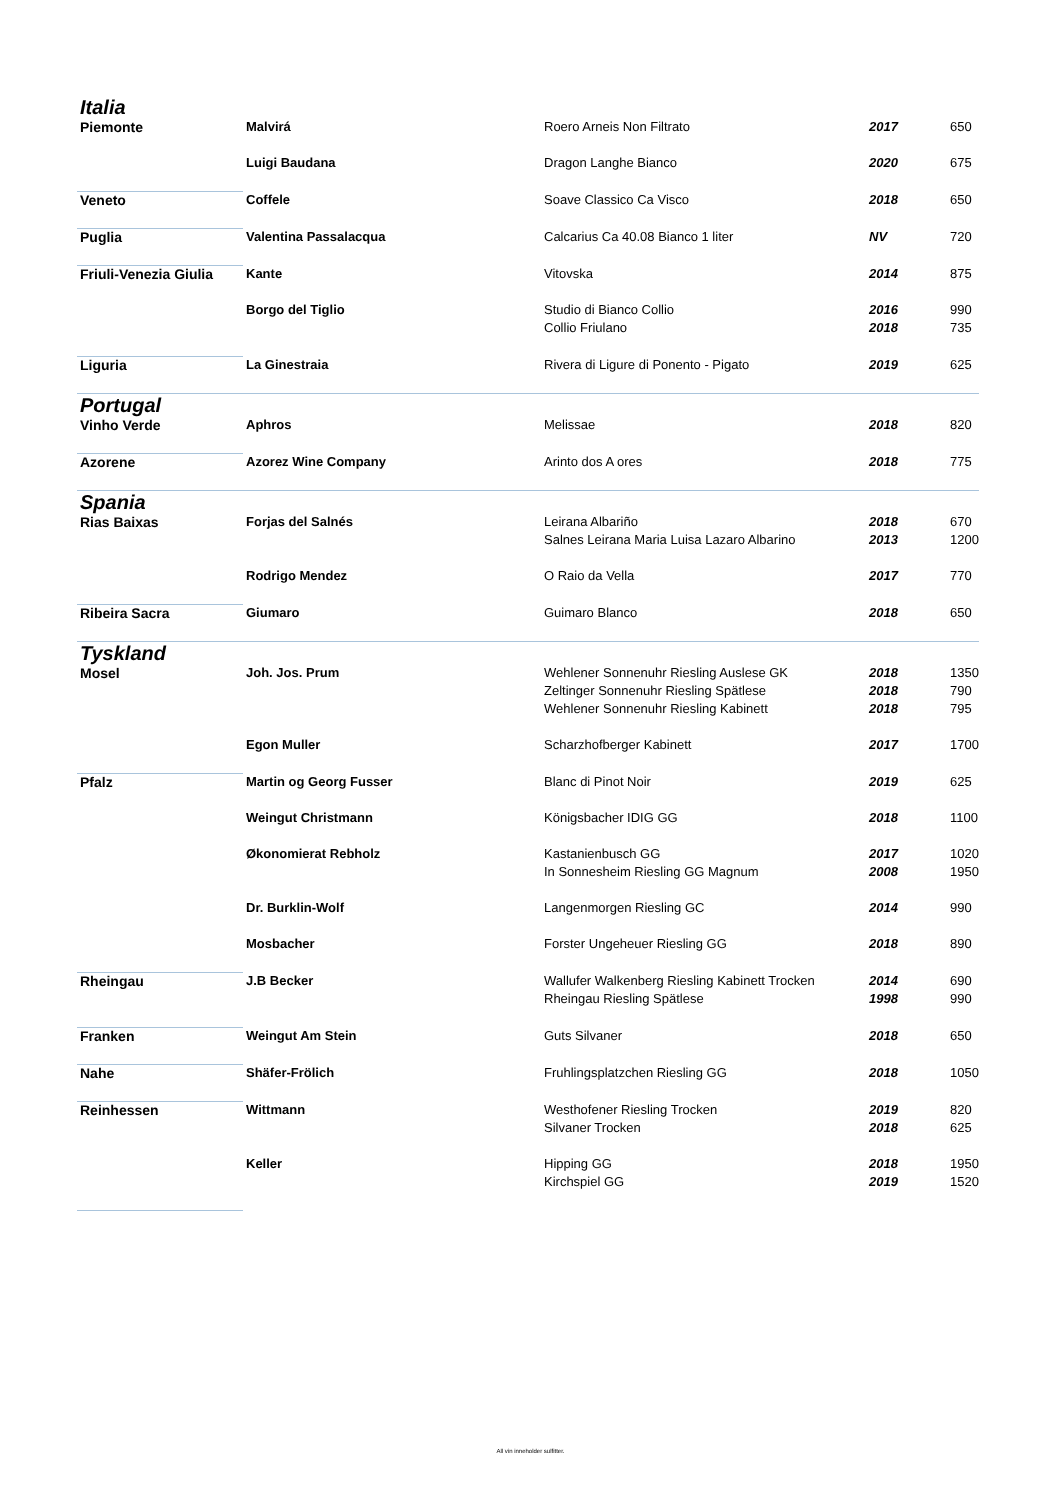| Italia | | | | |
| Piemonte | Malvirá | Roero Arneis Non Filtrato | 2017 | 650 |
| | Luigi Baudana | Dragon Langhe Bianco | 2020 | 675 |
| Veneto | Coffele | Soave Classico Ca Visco | 2018 | 650 |
| Puglia | Valentina Passalacqua | Calcarius Ca 40.08 Bianco 1 liter | NV | 720 |
| Friuli-Venezia Giulia | Kante | Vitovska | 2014 | 875 |
| | Borgo del Tiglio | Studio di Bianco Collio | 2016 | 990 |
| | | Collio Friulano | 2018 | 735 |
| Liguria | La Ginestraia | Rivera di Ligure di Ponento - Pigato | 2019 | 625 |
| Portugal | | | | |
| Vinho Verde | Aphros | Melissae | 2018 | 820 |
| Azorene | Azorez Wine Company | Arinto dos A ores | 2018 | 775 |
| Spania | | | | |
| Rias Baixas | Forjas del Salnés | Leirana Albariño | 2018 | 670 |
| | | Salnes Leirana Maria Luisa Lazaro Albarino | 2013 | 1200 |
| | Rodrigo Mendez | O Raio da Vella | 2017 | 770 |
| Ribeira Sacra | Giumaro | Guimaro Blanco | 2018 | 650 |
| Tyskland | | | | |
| Mosel | Joh. Jos. Prum | Wehlener Sonnenuhr Riesling Auslese GK | 2018 | 1350 |
| | | Zeltinger Sonnenuhr Riesling Spätlese | 2018 | 790 |
| | | Wehlener Sonnenuhr Riesling Kabinett | 2018 | 795 |
| | Egon Muller | Scharzhofberger Kabinett | 2017 | 1700 |
| Pfalz | Martin og Georg Fusser | Blanc di Pinot Noir | 2019 | 625 |
| | Weingut Christmann | Königsbacher IDIG GG | 2018 | 1100 |
| | Økonomierat Rebholz | Kastanienbusch GG | 2017 | 1020 |
| | | In Sonnesheim Riesling GG Magnum | 2008 | 1950 |
| | Dr. Burklin-Wolf | Langenmorgen Riesling GC | 2014 | 990 |
| | Mosbacher | Forster Ungeheuer Riesling GG | 2018 | 890 |
| Rheingau | J.B Becker | Wallufer Walkenberg Riesling Kabinett Trocken | 2014 | 690 |
| | | Rheingau Riesling Spätlese | 1998 | 990 |
| Franken | Weingut Am Stein | Guts Silvaner | 2018 | 650 |
| Nahe | Shäfer-Frölich | Fruhlingsplatzchen Riesling GG | 2018 | 1050 |
| Reinhessen | Wittmann | Westhofener Riesling Trocken | 2019 | 820 |
| | | Silvaner Trocken | 2018 | 625 |
| | Keller | Hipping GG | 2018 | 1950 |
| | | Kirchspiel GG | 2019 | 1520 |
All vin inneholder sulfitter.